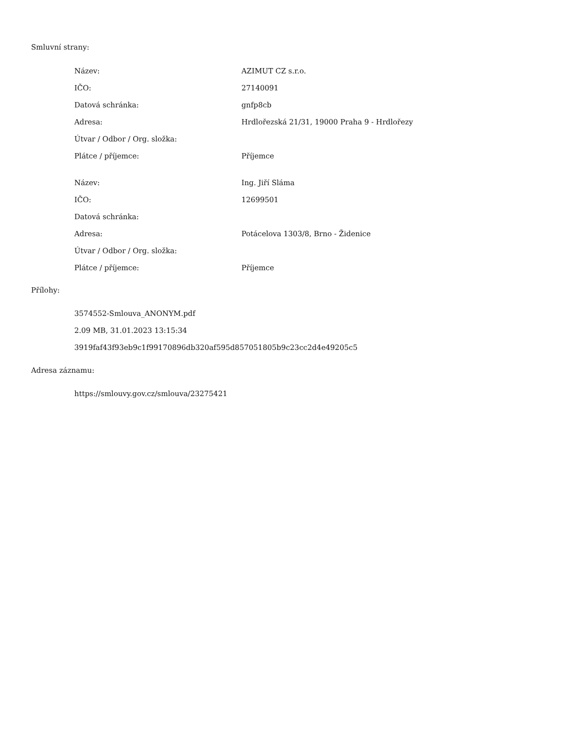Smluvní strany:
| Název: | AZIMUT CZ s.r.o. |
| IČO: | 27140091 |
| Datová schránka: | gnfp8cb |
| Adresa: | Hrdlořezská 21/31, 19000 Praha 9 - Hrdlořezy |
| Útvar / Odbor / Org. složka: | |
| Plátce / příjemce: | Příjemce |
| Název: | Ing. Jiří Sláma |
| IČO: | 12699501 |
| Datová schránka: | |
| Adresa: | Potácelova 1303/8, Brno - Židenice |
| Útvar / Odbor / Org. složka: | |
| Plátce / příjemce: | Příjemce |
Přílohy:
3574552-Smlouva_ANONYM.pdf
2.09 MB, 31.01.2023 13:15:34
3919faf43f93eb9c1f99170896db320af595d857051805b9c23cc2d4e49205c5
Adresa záznamu:
https://smlouvy.gov.cz/smlouva/23275421